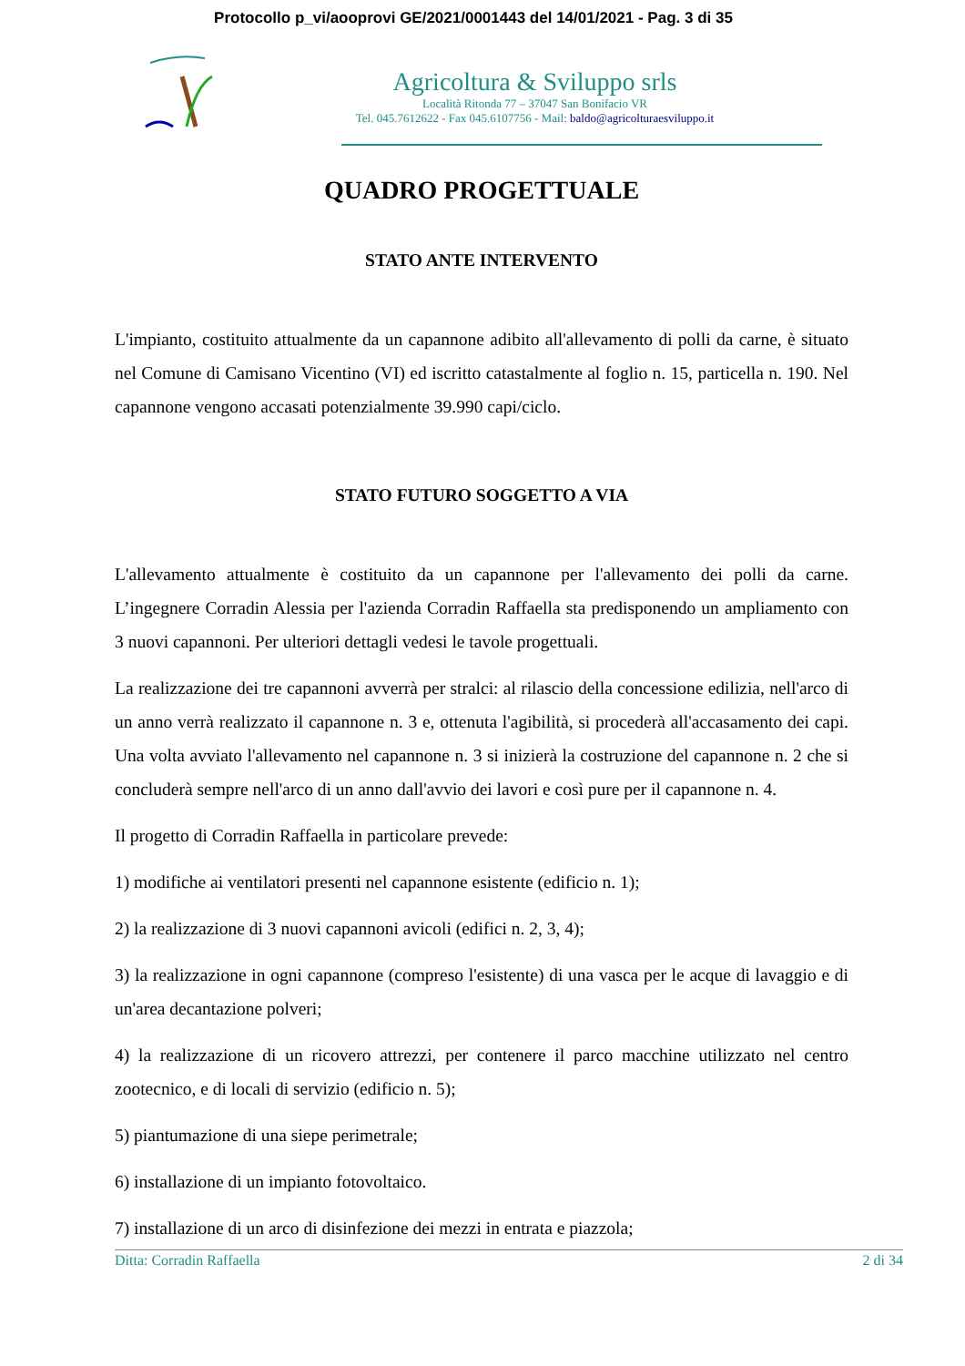Protocollo p_vi/aooprovi GE/2021/0001443 del 14/01/2021 - Pag. 3 di 35
Agricoltura & Sviluppo srls
Località Ritonda 77 – 37047 San Bonifacio VR
Tel. 045.7612622 - Fax 045.6107756 - Mail: baldo@agricolturaesviluppo.it
QUADRO PROGETTUALE
STATO ANTE INTERVENTO
L'impianto, costituito attualmente da un capannone adibito all'allevamento di polli da carne, è situato nel Comune di Camisano Vicentino (VI) ed iscritto catastalmente al foglio n. 15, particella n. 190. Nel capannone vengono accasati potenzialmente 39.990 capi/ciclo.
STATO FUTURO SOGGETTO A VIA
L'allevamento attualmente è costituito da un capannone per l'allevamento dei polli da carne. L’ingegnere Corradin Alessia per l'azienda Corradin Raffaella sta predisponendo un ampliamento con 3 nuovi capannoni. Per ulteriori dettagli vedesi le tavole progettuali.
La realizzazione dei tre capannoni avverrà per stralci: al rilascio della concessione edilizia, nell'arco di un anno verrà realizzato il capannone n. 3 e, ottenuta l'agibilità, si procederà all'accasamento dei capi. Una volta avviato l'allevamento nel capannone n. 3 si inizierà la costruzione del capannone n. 2 che si concluderà sempre nell'arco di un anno dall'avvio dei lavori e così pure per il capannone n. 4.
Il progetto di Corradin Raffaella in particolare prevede:
1) modifiche ai ventilatori presenti nel capannone esistente (edificio n. 1);
2) la realizzazione di 3 nuovi capannoni avicoli (edifici n. 2, 3, 4);
3) la realizzazione in ogni capannone (compreso l'esistente) di una vasca per le acque di lavaggio e di un'area decantazione polveri;
4) la realizzazione di un ricovero attrezzi, per contenere il parco macchine utilizzato nel centro zootecnico, e di locali di servizio (edificio n. 5);
5) piantumazione di una siepe perimetrale;
6) installazione di un impianto fotovoltaico.
7) installazione di un arco di disinfezione dei mezzi in entrata e piazzola;
Ditta: Corradin Raffaella 2 di 34